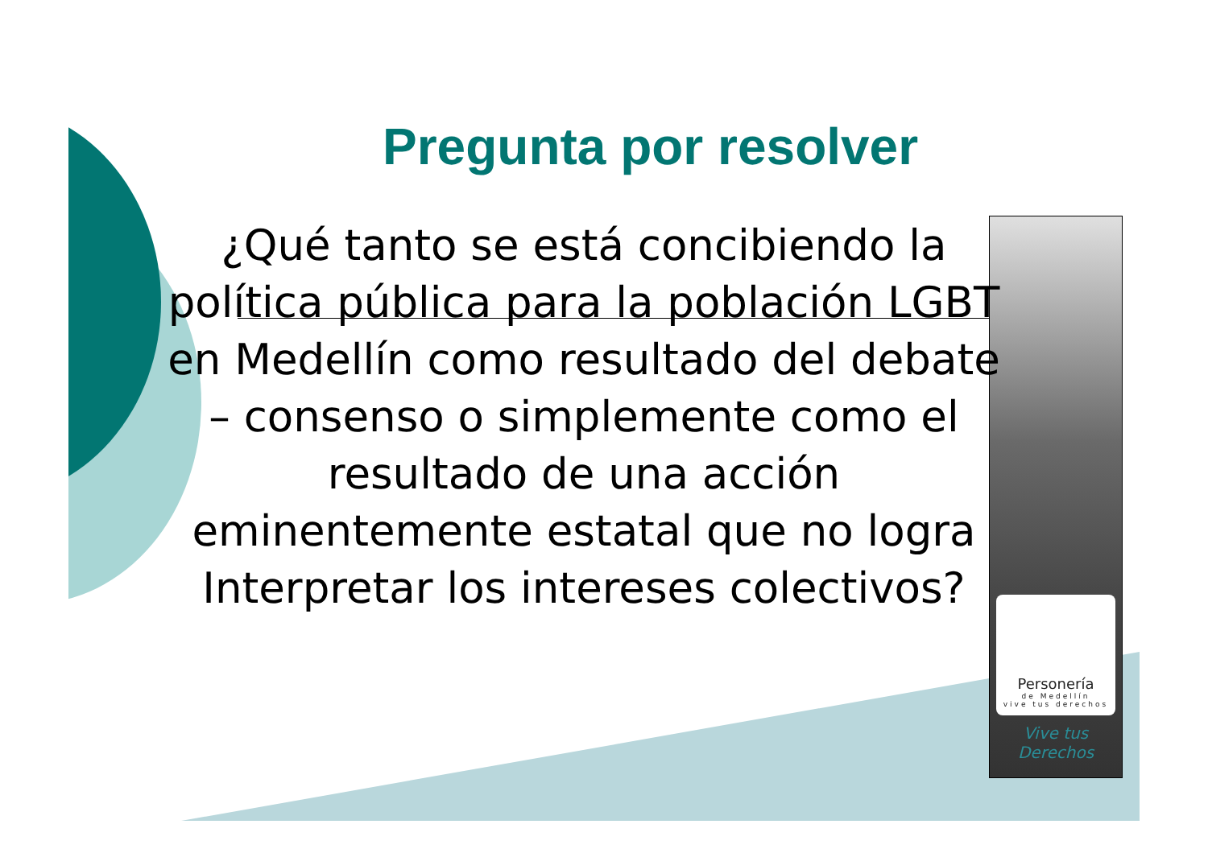Personería
de Medellín
vive tus derechos
Vive tus
Derechos
Pregunta por resolver
¿Qué tanto se está concibiendo la política pública para la población LGBT en Medellín como resultado del debate – consenso o simplemente como el resultado de una acción eminentemente estatal que no logra Interpretar los intereses colectivos?